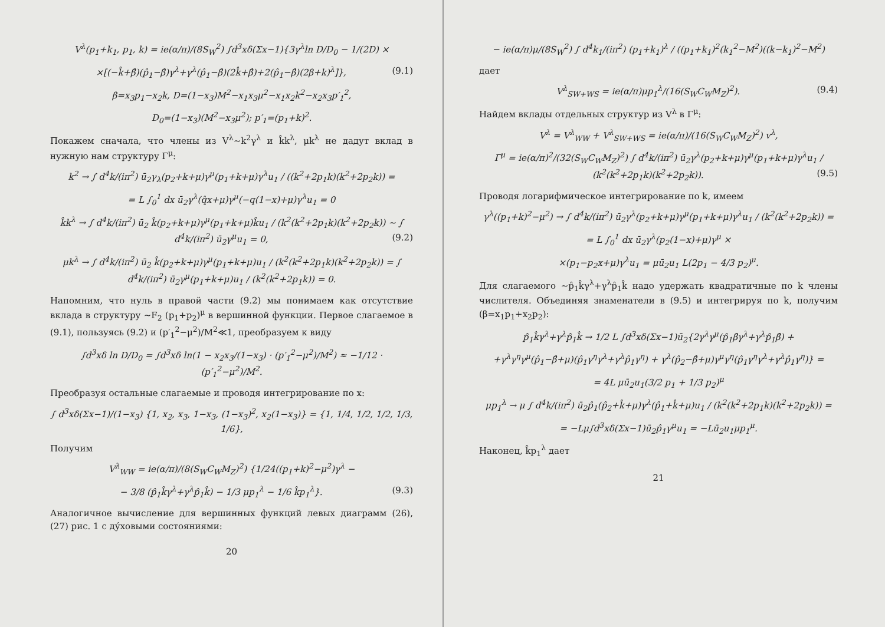V<sup>λ</sup>(p<sub>1</sub>+k<sub>1</sub>, p<sub>1</sub>, k) = ie(α/π)/(8S<sub>W</sub><sup>2</sup>) ∫d<sup>3</sup>xδ(Σx−1){3γ<sup>λ</sup>ln D/D<sub>0</sub> − 1/(2D) ×
×[(−k̂+β̂)(p̂<sub>1</sub>−β̂)γ<sup>λ</sup>+γ<sup>λ</sup>(p̂<sub>1</sub>−β̂)(2k̂+β̂)+2(p̂<sub>1</sub>−β̂)(2β+k)<sup>λ</sup>]}, (9.1)
β=x<sub>3</sub>p<sub>1</sub>−x<sub>2</sub>k, D=(1−x<sub>3</sub>)M<sup>2</sup>−x<sub>1</sub>x<sub>3</sub>μ<sup>2</sup>−x<sub>1</sub>x<sub>2</sub>k<sup>2</sup>−x<sub>2</sub>x<sub>3</sub>p′<sub>1</sub><sup>2</sup>,
D<sub>0</sub>=(1−x<sub>3</sub>)(M<sup>2</sup>−x<sub>3</sub>μ<sup>2</sup>); p′<sub>1</sub>=(p<sub>1</sub>+k)<sup>2</sup>.
Покажем сначала, что члены из V<sup>λ</sup>∼k<sup>2</sup>γ<sup>λ</sup> и k̂k<sup>λ</sup>, μk<sup>λ</sup> не дадут вклад в нужную нам структуру Γ<sup>μ</sup>:
k<sup>2</sup> → ∫ d<sup>4</sup>k/(iπ<sup>2</sup>) ū<sub>2</sub>γ<sub>λ</sub>(p<sub>2</sub>+k+μ)γ<sup>μ</sup>(p<sub>1</sub>+k+μ)γ<sup>λ</sup>u<sub>1</sub> / ((k<sup>2</sup>+2p<sub>1</sub>k)(k<sup>2</sup>+2p<sub>2</sub>k)) =
= L ∫<sub>0</sub><sup>1</sup> dx ū<sub>2</sub>γ<sup>λ</sup>(q̂x+μ)γ<sup>μ</sup>(−q(1−x)+μ)γ<sup>λ</sup>u<sub>1</sub> = 0
k̂k<sup>λ</sup> → ∫ d<sup>4</sup>k/(iπ<sup>2</sup>) ū<sub>2</sub> k̂(p<sub>2</sub>+k+μ)γ<sup>μ</sup>(p<sub>1</sub>+k+μ)k̂u<sub>1</sub> / (k<sup>2</sup>(k<sup>2</sup>+2p<sub>1</sub>k)(k<sup>2</sup>+2p<sub>2</sub>k)) ∼ ∫ d<sup>4</sup>k/(iπ<sup>2</sup>) ū<sub>2</sub>γ<sup>μ</sup>u<sub>1</sub> = 0, (9.2)
μk<sup>λ</sup> → ∫ d<sup>4</sup>k/(iπ<sup>2</sup>) ū<sub>2</sub> k̂(p<sub>2</sub>+k+μ)γ<sup>μ</sup>(p<sub>1</sub>+k+μ)u<sub>1</sub> / (k<sup>2</sup>(k<sup>2</sup>+2p<sub>1</sub>k)(k<sup>2</sup>+2p<sub>2</sub>k)) = ∫ d<sup>4</sup>k/(iπ<sup>2</sup>) ū<sub>2</sub>γ<sup>μ</sup>(p<sub>1</sub>+k+μ)u<sub>1</sub> / (k<sup>2</sup>(k<sup>2</sup>+2p<sub>1</sub>k)) = 0.
Напомним, что нуль в правой части (9.2) мы понимаем как отсутствие вклада в структуру ∼F<sub>2</sub> (p<sub>1</sub>+p<sub>2</sub>)<sup>μ</sup> в вершинной функции. Первое слагаемое в (9.1), пользуясь (9.2) и (p′<sub>1</sub><sup>2</sup>−μ<sup>2</sup>)/M<sup>2</sup>≪1, преобразуем к виду
∫d<sup>3</sup>xδ ln D/D<sub>0</sub> = ∫d<sup>3</sup>xδ ln(1 − x<sub>2</sub>x<sub>3</sub>/(1−x<sub>3</sub>) · (p′<sub>1</sub><sup>2</sup>−μ<sup>2</sup>)/M<sup>2</sup>) ≈ −1/12 · (p′<sub>1</sub><sup>2</sup>−μ<sup>2</sup>)/M<sup>2</sup>.
Преобразуя остальные слагаемые и проводя интегрирование по x:
∫ d<sup>3</sup>xδ(Σx−1)/(1−x<sub>3</sub>) {1, x<sub>2</sub>, x<sub>3</sub>, 1−x<sub>3</sub>, (1−x<sub>3</sub>)<sup>2</sup>, x<sub>2</sub>(1−x<sub>3</sub>)} = {1, 1/4, 1/2, 1/2, 1/3, 1/6},
Получим
V<sup>λ</sup><sub>WW</sub> = ie(α/π)/(8(S<sub>W</sub>C<sub>W</sub>M<sub>Z</sub>)<sup>2</sup>) {1/24((p<sub>1</sub>+k)<sup>2</sup>−μ<sup>2</sup>)γ<sup>λ</sup> −
− 3/8 (p̂<sub>1</sub>k̂γ<sup>λ</sup>+γ<sup>λ</sup>p̂<sub>1</sub>k̂) − 1/3 μp<sub>1</sub><sup>λ</sup> − 1/6 k̂p<sub>1</sub><sup>λ</sup>}. (9.3)
Аналогичное вычисление для вершинных функций левых диаграмм (26), (27) рис. 1 с ду́ховыми состояниями:
20
− ie(α/π)μ/(8S<sub>W</sub><sup>2</sup>) ∫ d<sup>4</sup>k<sub>1</sub>/(iπ<sup>2</sup>) (p<sub>1</sub>+k<sub>1</sub>)<sup>λ</sup> / ((p<sub>1</sub>+k<sub>1</sub>)<sup>2</sup>(k<sub>1</sub><sup>2</sup>−M<sup>2</sup>)((k−k<sub>1</sub>)<sup>2</sup>−M<sup>2</sup>)
дает
V<sup>λ</sup><sub>SW+WS</sub> = ie(α/π)μp<sub>1</sub><sup>λ</sup>/(16(S<sub>W</sub>C<sub>W</sub>M<sub>Z</sub>)<sup>2</sup>). (9.4)
Найдем вклады отдельных структур из V<sup>λ</sup> в Γ<sup>μ</sup>:
V<sup>λ</sup> = V<sup>λ</sup><sub>WW</sub> + V<sup>λ</sup><sub>SW+WS</sub> = ie(α/π)/(16(S<sub>W</sub>C<sub>W</sub>M<sub>Z</sub>)<sup>2</sup>) v<sup>λ</sup>,
Γ<sup>μ</sup> = ie(α/π)<sup>2</sup>/(32(S<sub>W</sub>C<sub>W</sub>M<sub>Z</sub>)<sup>2</sup>) ∫ d<sup>4</sup>k/(iπ<sup>2</sup>) ū<sub>2</sub>γ<sup>λ</sup>(p<sub>2</sub>+k+μ)γ<sup>μ</sup>(p<sub>1</sub>+k+μ)γ<sup>λ</sup>u<sub>1</sub> / (k<sup>2</sup>(k<sup>2</sup>+2p<sub>1</sub>k)(k<sup>2</sup>+2p<sub>2</sub>k)). (9.5)
Проводя логарифмическое интегрирование по k, имеем
γ<sup>λ</sup>((p<sub>1</sub>+k)<sup>2</sup>−μ<sup>2</sup>) → ∫ d<sup>4</sup>k/(iπ<sup>2</sup>) ū<sub>2</sub>γ<sup>λ</sup>(p<sub>2</sub>+k+μ)γ<sup>μ</sup>(p<sub>1</sub>+k+μ)γ<sup>λ</sup>u<sub>1</sub> / (k<sup>2</sup>(k<sup>2</sup>+2p<sub>2</sub>k)) =
= L ∫<sub>0</sub><sup>1</sup> dx ū<sub>2</sub>γ<sup>λ</sup>(p<sub>2</sub>(1−x)+μ)γ<sup>μ</sup> ×
×(p<sub>1</sub>−p<sub>2</sub>x+μ)γ<sup>λ</sup>u<sub>1</sub> = μū<sub>2</sub>u<sub>1</sub> L(2p<sub>1</sub> − 4/3 p<sub>2</sub>)<sup>μ</sup>.
Для слагаемого ∼p̂<sub>1</sub>k̂γ<sup>λ</sup>+γ<sup>λ</sup>p̂<sub>1</sub>k̂ надо удержать квадратичные по k члены числителя. Объединяя знаменатели в (9.5) и интегрируя по k, получим (β=x<sub>1</sub>p<sub>1</sub>+x<sub>2</sub>p<sub>2</sub>):
p̂<sub>1</sub>k̂γ<sup>λ</sup>+γ<sup>λ</sup>p̂<sub>1</sub>k̂ → 1/2 L ∫d<sup>3</sup>xδ(Σx−1)ū<sub>2</sub>{2γ<sup>λ</sup>γ<sup>μ</sup>(p̂<sub>1</sub>β̂γ<sup>λ</sup>+γ<sup>λ</sup>p̂<sub>1</sub>β̂) +
+γ<sup>λ</sup>γ<sup>η</sup>γ<sup>μ</sup>(p̂<sub>1</sub>−β̂+μ)(p̂<sub>1</sub>γ<sup>η</sup>γ<sup>λ</sup>+γ<sup>λ</sup>p̂<sub>1</sub>γ<sup>η</sup>) + γ<sup>λ</sup>(p̂<sub>2</sub>−β̂+μ)γ<sup>μ</sup>γ<sup>η</sup>(p̂<sub>1</sub>γ<sup>η</sup>γ<sup>λ</sup>+γ<sup>λ</sup>p̂<sub>1</sub>γ<sup>η</sup>)} =
= 4L μū<sub>2</sub>u<sub>1</sub>(3/2 p<sub>1</sub> + 1/3 p<sub>2</sub>)<sup>μ</sup>
μp<sub>1</sub><sup>λ</sup> → μ ∫ d<sup>4</sup>k/(iπ<sup>2</sup>) ū<sub>2</sub>p̂<sub>1</sub>(p̂<sub>2</sub>+k̂+μ)γ<sup>λ</sup>(p̂<sub>1</sub>+k̂+μ)u<sub>1</sub> / (k<sup>2</sup>(k<sup>2</sup>+2p<sub>1</sub>k)(k<sup>2</sup>+2p<sub>2</sub>k)) =
= −Lμ∫d<sup>3</sup>xδ(Σx−1)ū<sub>2</sub>p̂<sub>1</sub>γ<sup>μ</sup>u<sub>1</sub> = −Lū<sub>2</sub>u<sub>1</sub>μp<sub>1</sub><sup>μ</sup>.
Наконец, k̂p<sub>1</sub><sup>λ</sup> дает
21